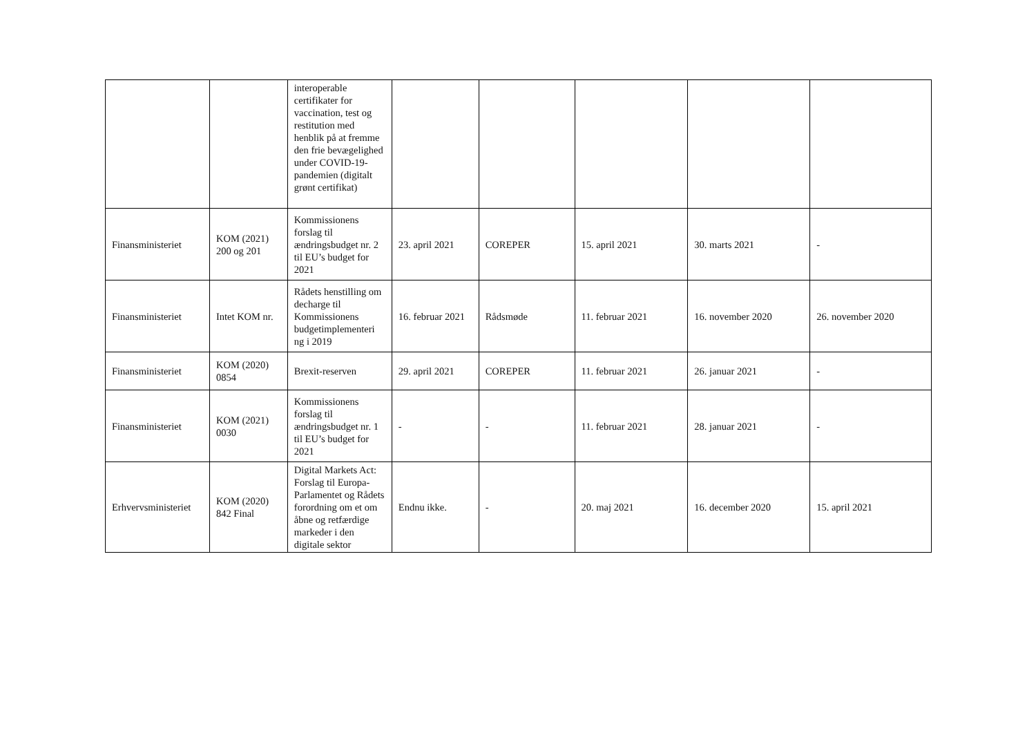| | | interoperable certifikater for vaccination, test og restitution med henblik på at fremme den frie bevægelighed under COVID-19-pandemien (digitalt grønt certifikat) | | | | | |
| Finansministeriet | KOM (2021) 200 og 201 | Kommissionens forslag til ændringsbudget nr. 2 til EU’s budget for 2021 | 23. april 2021 | COREPER | 15. april 2021 | 30. marts 2021 | - |
| Finansministeriet | Intet KOM nr. | Rådets henstilling om decharge til Kommissionens budgetimplementeri ng i 2019 | 16. februar 2021 | Rådsmøde | 11. februar 2021 | 16. november 2020 | 26. november 2020 |
| Finansministeriet | KOM (2020) 0854 | Brexit-reserven | 29. april 2021 | COREPER | 11. februar 2021 | 26. januar 2021 | - |
| Finansministeriet | KOM (2021) 0030 | Kommissionens forslag til ændringsbudget nr. 1 til EU’s budget for 2021 | - | - | 11. februar 2021 | 28. januar 2021 | - |
| Erhvervsministeriet | KOM (2020) 842 Final | Digital Markets Act: Forslag til Europa-Parlamentet og Rådets forordning om et om åbne og retfærdige markeder i den digitale sektor | Endnu ikke. | - | 20. maj 2021 | 16. december 2020 | 15. april 2021 |